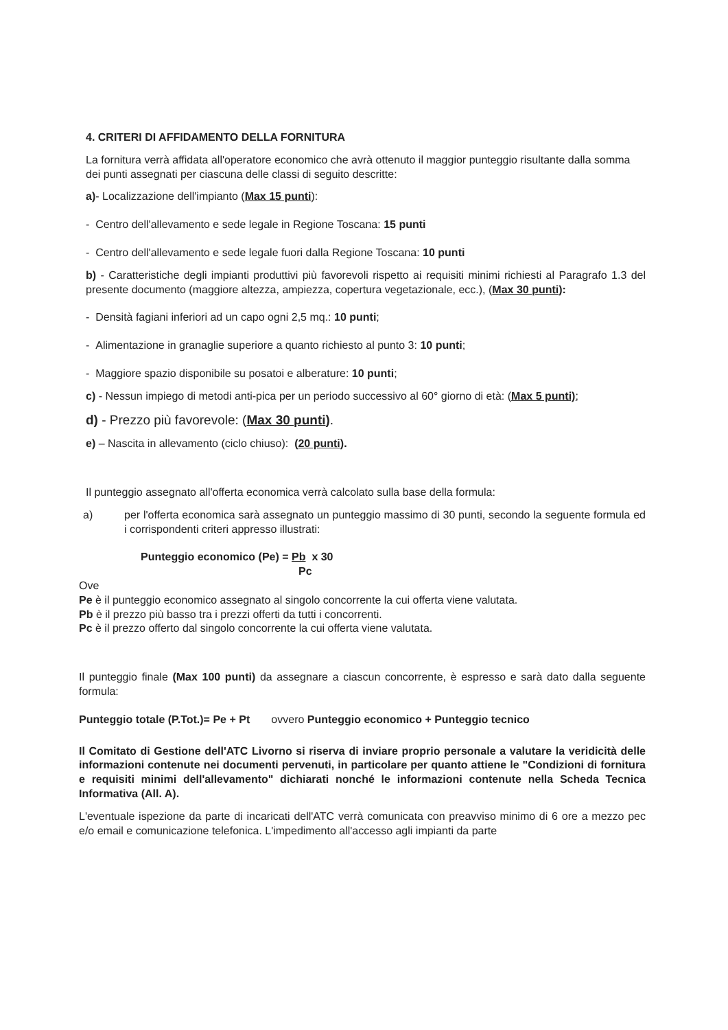4. CRITERI DI AFFIDAMENTO DELLA FORNITURA
La fornitura verrà affidata all'operatore economico che avrà ottenuto il maggior punteggio risultante dalla somma dei punti assegnati per ciascuna delle classi di seguito descritte:
a)- Localizzazione dell'impianto (Max 15 punti):
- Centro dell'allevamento e sede legale in Regione Toscana: 15 punti
- Centro dell'allevamento e sede legale fuori dalla Regione Toscana: 10 punti
b) - Caratteristiche degli impianti produttivi più favorevoli rispetto ai requisiti minimi richiesti al Paragrafo 1.3 del presente documento (maggiore altezza, ampiezza, copertura vegetazionale, ecc.), (Max 30 punti):
- Densità fagiani inferiori ad un capo ogni 2,5 mq.: 10 punti;
- Alimentazione in granaglie superiore a quanto richiesto al punto 3: 10 punti;
- Maggiore spazio disponibile su posatoi e alberature: 10 punti;
c) - Nessun impiego di metodi anti-pica per un periodo successivo al 60° giorno di età: (Max 5 punti);
d) - Prezzo più favorevole: (Max 30 punti).
e) – Nascita in allevamento (ciclo chiuso): (20 punti).
Il punteggio assegnato all'offerta economica verrà calcolato sulla base della formula:
a) per l'offerta economica sarà assegnato un punteggio massimo di 30 punti, secondo la seguente formula ed i corrispondenti criteri appresso illustrati:
Punteggio economico (Pe) = Pb x 30
Pc
Ove
Pe è il punteggio economico assegnato al singolo concorrente la cui offerta viene valutata.
Pb è il prezzo più basso tra i prezzi offerti da tutti i concorrenti.
Pc è il prezzo offerto dal singolo concorrente la cui offerta viene valutata.
Il punteggio finale (Max 100 punti) da assegnare a ciascun concorrente, è espresso e sarà dato dalla seguente formula:
Punteggio totale (P.Tot.)= Pe + Pt ovvero Punteggio economico + Punteggio tecnico
Il Comitato di Gestione dell'ATC Livorno si riserva di inviare proprio personale a valutare la veridicità delle informazioni contenute nei documenti pervenuti, in particolare per quanto attiene le "Condizioni di fornitura e requisiti minimi dell'allevamento" dichiarati nonché le informazioni contenute nella Scheda Tecnica Informativa (All. A).
L'eventuale ispezione da parte di incaricati dell'ATC verrà comunicata con preavviso minimo di 6 ore a mezzo pec e/o email e comunicazione telefonica. L'impedimento all'accesso agli impianti da parte